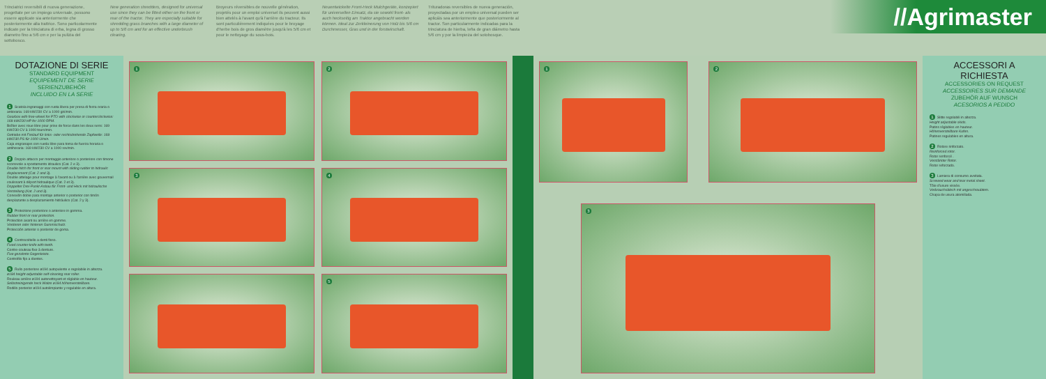Trinciatrici reversibili di nuova generazione, progettate per un impiego universale, possono essere applicate sia anteriormente che posteriormente alla trattrice. Sono particolarmente indicate per la trinciatura di erba, legna di grosso diametro fino a 5/6 cm e per la pulizia del sottobosco.
New generation shredders, designed for universal use since they can be fitted either on the front or rear of the tractor. They are especially suitable for shredding grass branches with a large diameter of up to 5/6 cm and for an effective underbrush clearing.
Broyeurs réversibles de nouvelle génération, projetés pour un emploi universel ils peuvent aussi bien attelés à l'avant qu'à l'arrière du tracteur. Ils sont particulièrement indiquées pour le broyage d'herbe bois de gros diamètre jusqu'à les 5/6 cm et pour le nettoyage du sous-bois.
Neuentwickelte Front-Heck Mulchgeräte, konzepiert für universellen Einsatz, da sie sowohl front- als auch heckseitig am Traktor angebracht werden können. Ideal zur Zerkleinerung von Holz bis 5/6 cm Durchmesser, Gras und in der forstwirschaft.
Trituradoras reversibles de nueva generación, proyectadas por un empleo universal pueden ser aplicáis sea anteriormente que posteriormente al tractor. Son particularmente indicadas para la trinciatura de hierba, leña de gran diámetro hasta 5/6 cm y por la limpieza del sotobosque.
//Agrimaster
DOTAZIONE DI SERIE
STANDARD EQUIPMENT
EQUIPEMENT DE SERIE
SERIENZUBEHÖR
INCLUIDO EN LA SERIE
1 Scatola ingranaggi con ruota libera per presa di forza oraria o antioraria: 169 kW/230 CV a 1000 giri/min.
Gearbox with free-wheel for PTO with clockwise or counterclockwise: 169 kW/230 HP for 1000 RPM.
Boîtier avec roue libre pour prise de force dans les deux sens: 169 kW/230 CV à 1000 tours/min.
Getriebe mit Freilauf für links- oder rechtsdrehende Zapfwelle: 169 kW/230 PS für 1000 U/min.
Caja engranajes con rueda libre para toma de fuerza horaria o antihoraria: 169 kW/230 CV a 1000 rev/min.
2 Doppio attacco per montaggio anteriore o posteriore con timone scorrevole a spostamento idraulico (Cat. 2 e 3).
Double hitch for front or rear mount with sliding rudder to hidraulic displacement (Cat. 2 and 3).
Double attelage pour montage à l'avant ou à l'arrière avec gouvernail coulissant à déport hidraulique (Cat. 2 et 3).
Doppelter Drei-Punkt-Anbau für Front- und Heck mit hidraulische Verstellung (Kat. 2 und 3).
Conexión doble para montaje anterior o posterior con timón desplazante a desplazamiento hidráulico (Cat. 2 y 3).
3 Protezione posteriore o anteriore in gomma.
Rubber front or rear protection.
Protection avant ou arrière en gomme.
Vorderen oder hinteren Gummischutz.
Protección anterior o posterior de goma.
4 Controcoltello a denti fisso.
Fixed counter-knife with teeth.
Contre-couteau fixe à denture.
Fixe gezahnte Gegenleiste.
Controfilo fijo a dientes.
5 Rullo posteriore ø194 autopulente e regolabile in altezza.
ø194 height-adjustable self-cleaning rear roller.
Rouleau arrière ø194 autonettoyant et réglable en hauteur.
Selbstreinigende heck Walze ø194 höhenverstellbare.
Rodillo posterior ø194 autolimpiante y regulable en altura.
1
2
3
4
5
1
2
3
ACCESSORI A RICHIESTA
ACCESSORIES ON REQUEST
ACCESSOIRES SUR DEMANDE
ZUBEHÖR AUF WUNSCH
ACESORIOS A PEDIDO
1 Slitte regolabili in altezza.
Height adjustable skids.
Patins réglables en hauteur.
Höhenverstellbare Kufen.
Patines regulables en altura.
2 Rotore rinforzato.
Reinforced rotor.
Rotor renforcé .
Verstärkter Rotor.
Rotor reforzado.
3 Lamiera di consumo avvitata.
Screwed wear and tear metal sheet.
Tôle d'usure vissée.
Verbrauchsblech mit angeschraubtem.
Chapa de usura atornillada.